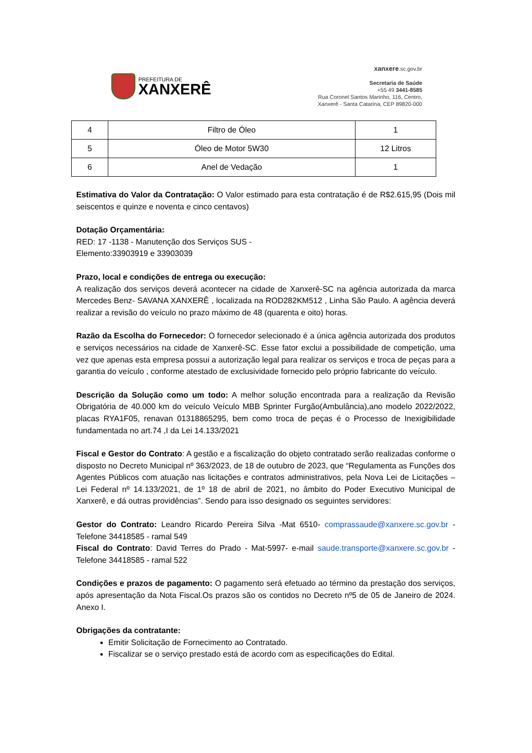PREFEITURA DE
XANXERÊ
xanxere.sc.gov.br
Secretaria de Saúde
+55 49 3441-8585
Rua Coronel Santos Marinho, 116, Centro,
Xanxerê - Santa Catarina, CEP 89820-000
| 4 | Filtro de Óleo | 1 |
| 5 | Óleo de Motor 5W30 | 12 Litros |
| 6 | Anel de Vedação | 1 |
Estimativa do Valor da Contratação: O Valor estimado para esta contratação é de R$2.615,95 (Dois mil seiscentos e quinze e noventa e cinco centavos)
Dotação Orçamentária:
RED: 17 -1138 - Manutenção dos Serviços SUS -
Elemento:33903919 e 33903039
Prazo, local e condições de entrega ou execução:
A realização dos serviços deverá acontecer na cidade de Xanxerê-SC na agência autorizada da marca Mercedes Benz- SAVANA XANXERÊ , localizada na ROD282KM512 , Linha São Paulo. A agência deverá realizar a revisão do veículo no prazo máximo de 48 (quarenta e oito) horas.
Razão da Escolha do Fornecedor: O fornecedor selecionado é a única agência autorizada dos produtos e serviços necessários na cidade de Xanxerê-SC. Esse fator exclui a possibilidade de competição, uma vez que apenas esta empresa possui a autorização legal para realizar os serviços e troca de peças para a garantia do veículo , conforme atestado de exclusividade fornecido pelo próprio fabricante do veículo.
Descrição da Solução como um todo: A melhor solução encontrada para a realização da Revisão Obrigatória de 40.000 km do veículo Veículo MBB Sprinter Furgão(Ambulância),ano modelo 2022/2022, placas RYA1F05, renavan 01318865295, bem como troca de peças é o Processo de Inexigibilidade fundamentada no art.74 ,I da Lei 14.133/2021
Fiscal e Gestor do Contrato: A gestão e a fiscalização do objeto contratado serão realizadas conforme o disposto no Decreto Municipal nº 363/2023, de 18 de outubro de 2023, que “Regulamenta as Funções dos Agentes Públicos com atuação nas licitações e contratos administrativos, pela Nova Lei de Licitações – Lei Federal nº 14.133/2021, de 1º 18 de abril de 2021, no âmbito do Poder Executivo Municipal de Xanxerê, e dá outras providências”. Sendo para isso designado os seguintes servidores:
Gestor do Contrato: Leandro Ricardo Pereira Silva -Mat 6510- comprassaude@xanxere.sc.gov.br - Telefone 34418585 - ramal 549
Fiscal do Contrato: David Terres do Prado - Mat-5997- e-mail saude.transporte@xanxere.sc.gov.br - Telefone 34418585 - ramal 522
Condições e prazos de pagamento: O pagamento será efetuado ao término da prestação dos serviços, após apresentação da Nota Fiscal.Os prazos são os contidos no Decreto nº5 de 05 de Janeiro de 2024. Anexo I.
Obrigações da contratante:
Emitir Solicitação de Fornecimento ao Contratado.
Fiscalizar se o serviço prestado está de acordo com as especificações do Edital.